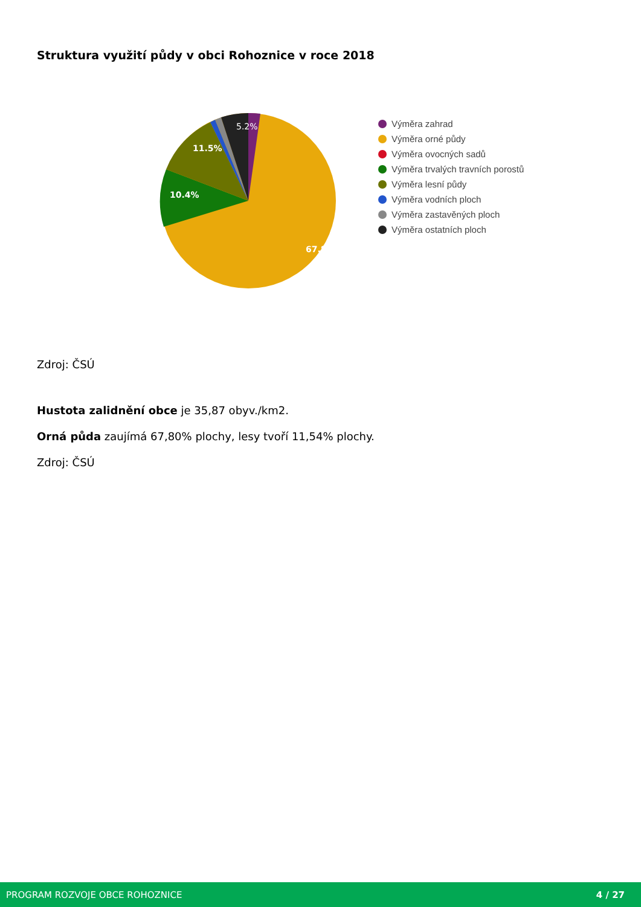Struktura využití půdy v obci Rohoznice v roce 2018
10.4%
11.5%
5.2%
67.8%
Výměra zahrad
Výměra orné půdy
Výměra ovocných sadů
Výměra trvalých travních porostů
Výměra lesní půdy
Výměra vodních ploch
Výměra zastavěných ploch
Výměra ostatních ploch
Zdroj: ČSÚ
Hustota zalidnění obce je 35,87 obyv./km2.
Orná půda zaujímá 67,80% plochy, lesy tvoří 11,54% plochy.
Zdroj: ČSÚ
PROGRAM ROZVOJE OBCE ROHOZNICE 4 / 27